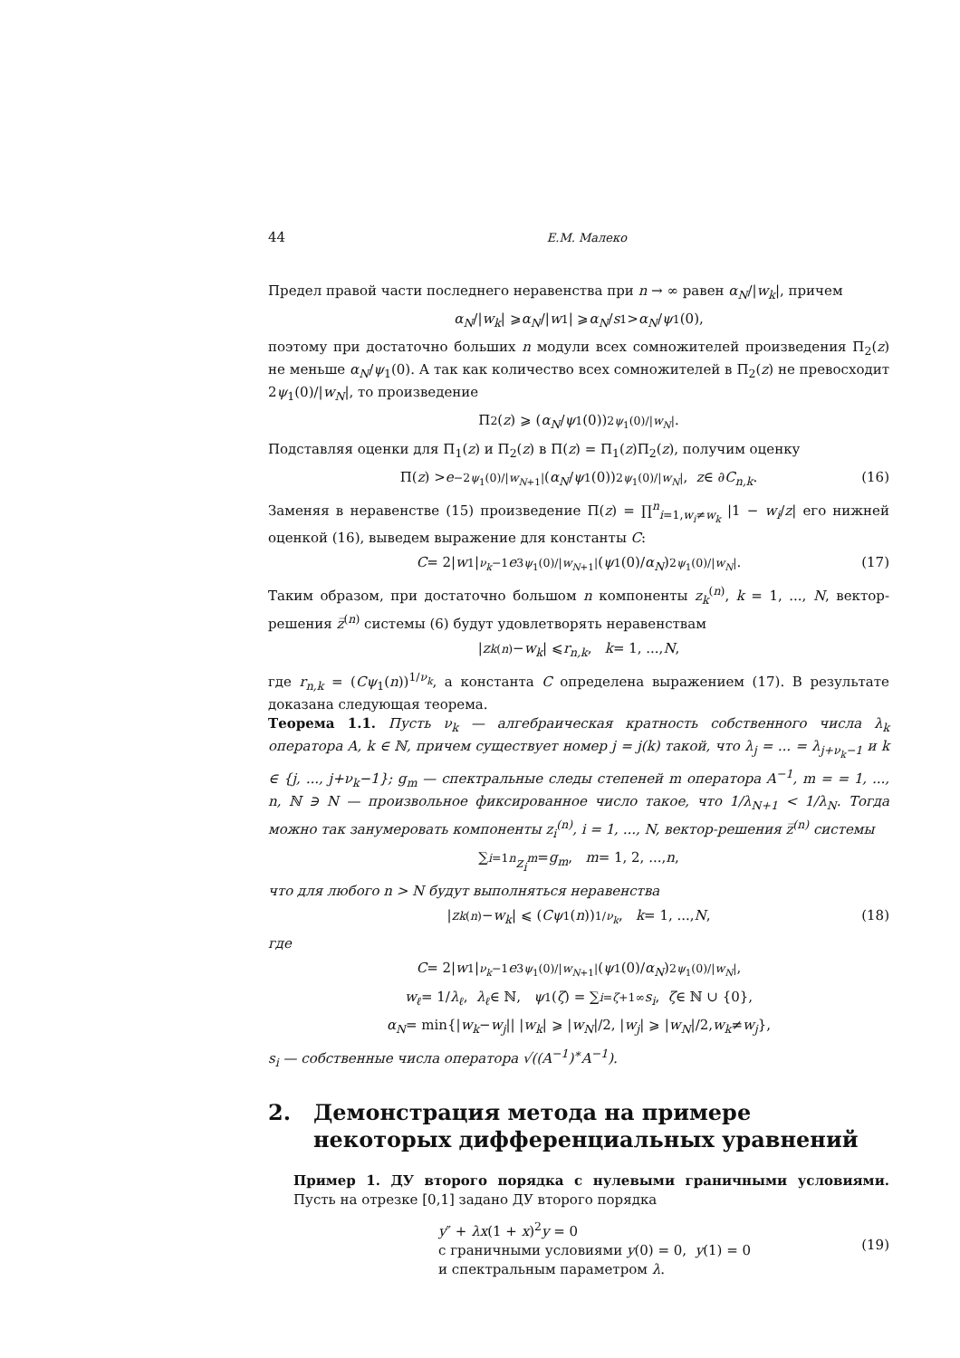44 Е.М. Малеко
Предел правой части последнего неравенства при n → ∞ равен α<sub>N</sub>/|w<sub>k</sub>|, причем
α<sub>N</sub> /| w<sub>k</sub> | ⩾ α<sub>N</sub> /| w<sub>1</sub>| ⩾ α<sub>N</sub> / s<sub>1</sub> > α<sub>N</sub> / ψ<sub>1</sub>(0),
поэтому при достаточно больших n модули всех сомножителей произведения Π<sub>2</sub>(z) не меньше α<sub>N</sub>/ψ<sub>1</sub>(0). А так как количество всех сомножителей в Π<sub>2</sub>(z) не превосходит 2ψ<sub>1</sub>(0)/|w<sub>N</sub>|, то произведение
Π<sub>2</sub>(z) ⩾ (α<sub>N</sub> / ψ<sub>1</sub>(0))<sup>2ψ<sub>1</sub>(0)/|w<sub>N</sub>|</sup>.
Подставляя оценки для Π<sub>1</sub>(z) и Π<sub>2</sub>(z) в Π(z) = Π<sub>1</sub>(z)Π<sub>2</sub>(z), получим оценку
Π(z) > e<sup>−2ψ<sub>1</sub>(0)/|w<sub>N+1</sub>|</sup>(α<sub>N</sub> / ψ<sub>1</sub>(0))<sup>2ψ<sub>1</sub>(0)/|w<sub>N</sub>|</sup>, z ∈ ∂ C<sub>n,k</sub>. (16)
Заменяя в неравенстве (15) произведение Π(z) = ∏<sup>n</sup><sub>i=1,w<sub>i</sub>≠w<sub>k</sub></sub> |1 − w<sub>i</sub>/z| его нижней оценкой (16), выведем выражение для константы C:
C = 2| w<sub>1</sub>|<sup>ν<sub>k</sub>−1</sup> e<sup>3ψ<sub>1</sub>(0)/|w<sub>N+1</sub>|</sup>(ψ<sub>1</sub>(0)/ α<sub>N</sub>)<sup>2ψ<sub>1</sub>(0)/|w<sub>N</sub>|</sup>. (17)
Таким образом, при достаточно большом n компоненты z<sub>k</sub><sup>(n)</sup>, k = 1, ..., N, вектор-решения z̅<sup>(n)</sup> системы (6) будут удовлетворять неравенствам
| z<sub>k</sub><sup>(n)</sup> − w<sub>k</sub> | ⩽ r<sub>n,k</sub>, k = 1, ..., N,
где r<sub>n,k</sub> = (Cψ<sub>1</sub>(n))<sup>1/ν<sub>k</sub></sup>, а константа C определена выражением (17). В результате доказана следующая теорема.
Теорема 1.1. Пусть ν<sub>k</sub> — алгебраическая кратность собственного числа λ<sub>k</sub> оператора A, k ∈ ℕ, причем существует номер j = j(k) такой, что λ<sub>j</sub> = ... = λ<sub>j+ν<sub>k</sub>−1</sub> и k ∈ {j, ..., j+ν<sub>k</sub>−1}; g<sub>m</sub> — спектральные следы степеней m оператора A<sup>−1</sup>, m = = 1, ..., n, ℕ ∋ N — произвольное фиксированное число такое, что 1/λ<sub>N+1</sub> < 1/λ<sub>N</sub>. Тогда можно так занумеровать компоненты z<sub>i</sub><sup>(n)</sup>, i = 1, ..., N, вектор-решения z̅<sup>(n)</sup> системы
∑<sub>i=1</sub><sup>n</sup> z<sub>i</sub><sup>m</sup> = g<sub>m</sub>, m = 1, 2, ..., n,
что для любого n > N будут выполняться неравенства
| z<sub>k</sub><sup>(n)</sup> − w<sub>k</sub> | ⩽ (Cψ<sub>1</sub>(n))<sup>1/ν<sub>k</sub></sup>, k = 1, ..., N, (18)
где
C = 2| w<sub>1</sub>|<sup>ν<sub>k</sub>−1</sup> e<sup>3ψ<sub>1</sub>(0)/|w<sub>N+1</sub>|</sup>(ψ<sub>1</sub>(0)/ α<sub>N</sub>)<sup>2ψ<sub>1</sub>(0)/|w<sub>N</sub>|</sup>,
w<sub>ℓ</sub> = 1/ λ<sub>ℓ</sub>, λ<sub>ℓ</sub> ∈ ℕ, ψ<sub>1</sub>(ζ) = ∑<sub>i=ζ+1</sub><sup>∞</sup> s<sub>i</sub>, ζ ∈ ℕ ∪ {0},
α<sub>N</sub> = min{| w<sub>k</sub> − w<sub>j</sub> || | w<sub>k</sub> | ⩾ | w<sub>N</sub> |/2, | w<sub>j</sub> | ⩾ | w<sub>N</sub> |/2, w<sub>k</sub> ≠ w<sub>j</sub> },
s<sub>i</sub> — собственные числа оператора √((A<sup>−1</sup>)<sup>∗</sup>A<sup>−1</sup>).
2. Демонстрация метода на примере некоторых дифференциальных уравнений
Пример 1. ДУ второго порядка с нулевыми граничными условиями. Пусть на отрезке [0,1] задано ДУ второго порядка
y″ + λx(1 + x)<sup>2</sup>y = 0
с граничными условиями y(0) = 0, y(1) = 0
и спектральным параметром λ.
(19)